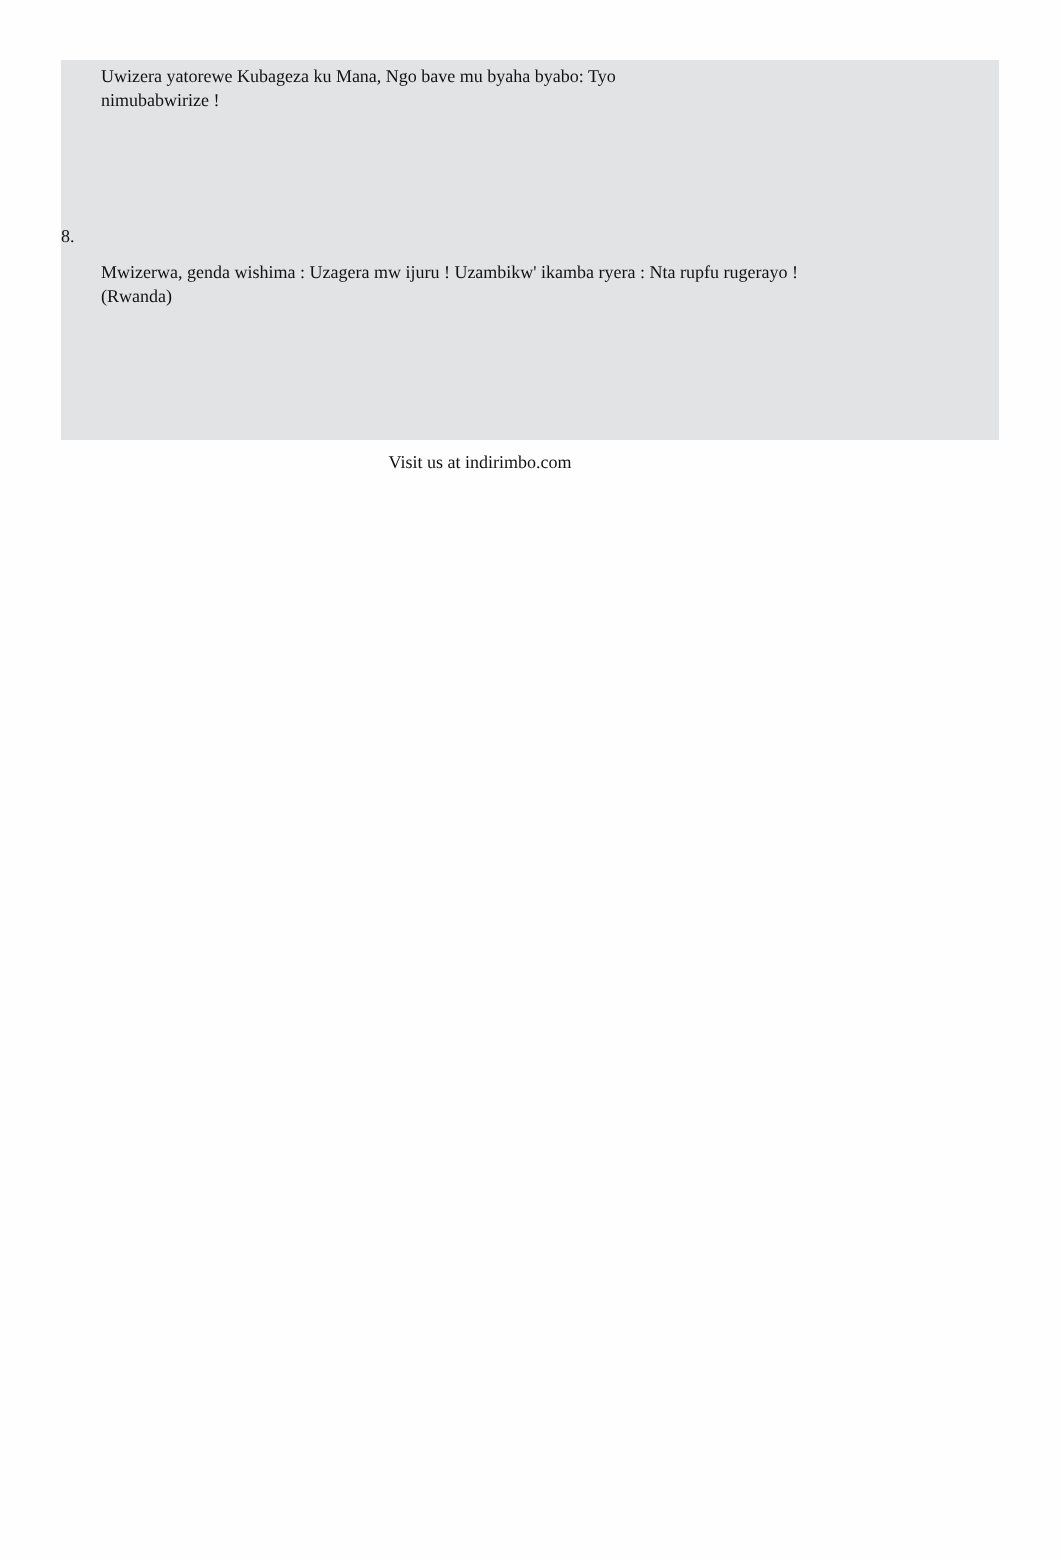Uwizera yatorewe Kubageza ku Mana, Ngo bave mu byaha byabo: Tyo nimubabwirize !
8.
Mwizerwa, genda wishima : Uzagera mw ijuru ! Uzambikw' ikamba ryera : Nta rupfu rugerayo !(Rwanda)
Visit us at indirimbo.com